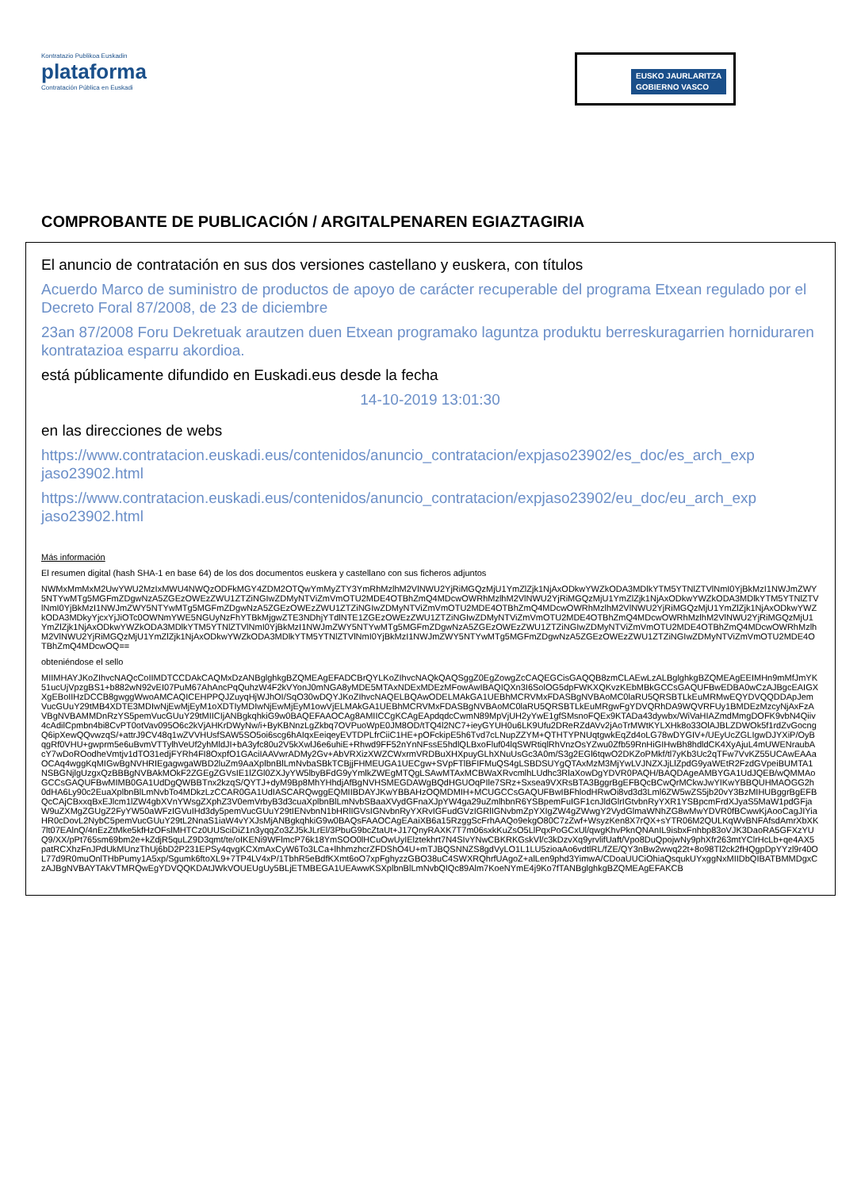Kontratazio Publikoa Euskadin
plataforma
Contratación Pública en Euskadi
EUSKO JAURLARITZA
GOBIERNO VASCO
COMPROBANTE DE PUBLICACIÓN / ARGITALPENAREN EGIAZTAGIRIA
El anuncio de contratación en sus dos versiones castellano y euskera, con títulos
Acuerdo Marco de suministro de productos de apoyo de carácter recuperable del programa Etxean regulado por el Decreto Foral 87/2008, de 23 de diciembre
23an 87/2008 Foru Dekretuak arautzen duen Etxean programako laguntza produktu berreskuragarrien horniduraren kontratazioa esparru akordioa.
está públicamente difundido en Euskadi.eus desde la fecha
14-10-2019 13:01:30
en las direcciones de webs
https://www.contratacion.euskadi.eus/contenidos/anuncio_contratacion/expjaso23902/es_doc/es_arch_exp jaso23902.html
https://www.contratacion.euskadi.eus/contenidos/anuncio_contratacion/expjaso23902/eu_doc/eu_arch_exp jaso23902.html
Más información
El resumen digital (hash SHA-1 en base 64) de los dos documentos euskera y castellano con sus ficheros adjuntos
NWMxMmMxM2UwYWU2MzIxMWU4NWQzODFkMGY4ZDM2OTQwYmMyZTY3YmRhMzlhM2VlNWU2YjRiMGQzMjU1YmZlZjk1NjAxODkwYWZkODA3MDlkYTM5YTNlZTVlNmI0YjBkMzI1NWJmZWY5NTYwMTg5MGFmZDgwNzA5ZGEzOWEzZWU1ZTZiNGIwZDMyNTViZmVmOTU2MDE4OTBhZmQ4MDcwOWRhMzlhM2VlNWU2YjRiMGQzMjU1YmZlZjk1NjAxODkwYWZkODA3MDlkYTM5YTNlZTVlNmI0YjBkMzI1NWJmZWY5NTYwMTg5MGFmZDgwNzA5ZGEzOWEzZWU1ZTZiNGIwZDMyNTViZmVmOTU2MDE4OTBhZmQ4MDcwOWRhMzlhM2VlNWU2YjRiMGQzMjU1YmZlZjk1NjAxODkwYWZkODA3MDkyYjcxYjJiOTc0OWNmYWE5NGUyNzFhYTBkMjgwZTE3NDhjYTdlNTE1ZGEzOWEzZWU1ZTZiNGIwZDMyNTViZmVmOTU2MDE4OTBhZmQ4MDcwOWRhMzlhM2VlNWU2YjRiMGQzMjU1YmZlZjk1NjAxODkwYWZkODA3MDlkYTM5YTNlZTVlNmI0YjBkMzI1NWJmZWY5NTYwMTg5MGFmZDgwNzA5ZGEzOWEzZWU1ZTZiNGIwZDMyNTViZmVmOTU2MDE4OTBhZmQ4MDcwOWRhMzlhM2VlNWU2YjRiMGQzMjU1YmZlZjk1NjAxODkwYWZkODA3MDlkYTM5YTNlZTVlNmI0YjBkMzI1NWJmZWY5NTYwMTg5MGFmZDgwNzA5ZGEzOWEzZWU1ZTZiNGIwZDMyNTViZmVmOTU2MDE4OTBhZmQ4MDcwOQ==
obteniéndose el sello
MIIMHAYJKoZIhvcNAQcCoIIMDTCCDAkCAQMxDzANBglghkgBZQMEAgEFADCBrQYLKoZIhvcNAQkQAQSggZ0EgZowgZcCAQEGCisGAQQB8zmCLAEwLzALBglghkgBZQMEAgEEIMHn9mMfJmYK51ucUjVpzgBS1+b882wN92vEI07PuM67AhAncPqQuhzW4F2kVYonJ0mNGA8yMDE5MTAxNDExMDEzMFowAwIBAQIQXn3I6SolOG5dpFWKXQKvzKEbMBkGCCsGAQUFBwEDBA0wCzAJBgcEAIGXXgEBoIIHzDCCB8gwggWwoAMCAQICEHPPQJZuyqHjWJhOI/SqO30wDQYJKoZIhvcNAQELBQAwODELMAkGA1UEBhMCRVMxFDASBgNVBAoMC0laRU5QRSBTLkEuMRMwEQYDVQQDDApJemVucGUuY29tMB4XDTE3MDIwNjEwMjEyM1oXDTIyMDIwNjEwMjEyM1owVjELMAkGA1UEBhMCRVMxFDASBgNVBAoMC0laRU5QRSBTLkEuMRgwFgYDVQRhDA9WQVRFUy1BMDEzMzcyNjAxFzAVBgNVBAMMDnRzYS5pemVucGUuY29tMIICIjANBgkqhkiG9w0BAQEFAAOCAg8AMIICCgKCAgEApdqdcCwmN89MpVjUH2yYwE1gfSMsnoFQEx9KTADa43dywbx/WiVaHIAZmdMmgDOFK9vbN4Qiiv4cAdilCpmbn4bi8CvPT0otVav095O6c2kVjAHKrDWyNw/i+ByKBNnzLgZkbq7OVPuoWpE0JM8OD/tTQ4l2NC7+ieyGYUH0u6LK9Ufu2DReRZdAVv2jAoTrMWtKYLXHk8o33OlAJBLZDWOk5f1rdZvGocngQ6ipXewQQvwzqS/+attrJ9CV48q1wZVVHUsfSAW5SO5oi6scg6hAIqxEeiqeyEVTDPLfrCiiC1HE+pOFckipE5h6Tvd7cLNupZZYM+QTHTYPNUqtgwkEqZd4oLG78wDYGIV+/UEyUcZGLIgwDJYXiP/OyBqgRf0VHU+gwprm5e6uBvmVTTylhVeUf2yhMldJI+bA3yfc80u2V5kXwlJ6e6uhiE+Rhwd9FF52nYnNFssE5hdlQLBxoFluf04lqSWRtiqlRhVnzOsYZwu0Zfb59RnHiGIHwBh8hdldCK4XyAjuL4mUWENraubAcY7wDoROodheVmtjv1dTO31edjFYRh4FI8OxpfO1GAciIAAVwrADMy2Gv+AbVRXizXWZCWxrmVRDBuXHXpuyGLhXNuUsGc3A0m/S3g2EGl6tqwO2DKZoPMkf/tl7yKb3Uc2qTFw7VvKZ55UCAwEAAaOCAq4wggKqMIGwBgNVHRIEgagwgaWBD2luZm9AaXplbnBlLmNvbaSBkTCBjjFHMEUGA1UECgw+SVpFTlBFIFMuQS4gLSBDSUYgQTAxMzM3MjYwLVJNZXJjLlZpdG9yaWEtR2FzdGVpeiBUMTA1NSBGNjlgUzgxQzBBBgNVBAkMOkF2ZGEgZGVsIE1lZGl0ZXJyYW5lbyBFdG9yYmlkZWEgMTQgLSAwMTAxMCBWaXRvcmlhLUdhc3RlaXowDgYDVR0PAQH/BAQDAgeAMBYGA1UdJQEB/wQMMAoGCCsGAQUFBwMIMB0GA1UdDgQWBBTnx2kzqS/QYTJ+dyM9Bp8MhYHhdjAfBgNVHSMEGDAWgBQdHGUOqPIle7SRz+Sxsea9VXRsBTA3BggrBgEFBQcBCwQrMCkwJwYIKwYBBQUHMAOGG2h0dHA6Ly90c2EuaXplbnBlLmNvbTo4MDkzLzCCAR0GA1UdIASCARQwggEQMIIBDAYJKwYBBAHzOQMDMIH+MCUGCCsGAQUFBwIBFhlodHRwOi8vd3d3Lml6ZW5wZS5jb20vY3BzMIHUBggrBgEFBQcCAjCBxxqBxEJlcm1lZW4gbXVnYWsgZXphZ3V0emVrbyB3d3cuaXplbnBlLmNvbSBaaXVydGFnaXJpYW4ga29uZmlhbnR6YSBpemFuIGF1cnJldGlrIGtvbnRyYXR1YSBpcmFrdXJyaS5MaW1pdGFjaW9uZXMgZGUgZ2FyYW50aWFzIGVuIHd3dy5pemVucGUuY29tIENvbnN1bHRlIGVsIGNvbnRyYXRvIGFudGVzIGRlIGNvbmZpYXIgZW4gZWwgY2VydGlmaWNhZG8wMwYDVR0fBCwwKjAooCagJIYiaHR0cDovL2NybC5pemVucGUuY29tL2NnaS1iaW4vYXJsMjANBgkqhkiG9w0BAQsFAAOCAgEAaiXB6a15RzggScFrhAAQo9ekgO80C7zZwf+WsyzKen8X7rQX+sYTR06M2QULKqWvBNFAfsdAmrXbXK7lt07EAlnQ/4nEzZtMke5kfHzOFslMHTCz0UUSciDiZ1n3yqqZo3ZJ5kJLrEl/3PbuG9bcZtaUt+J17QnyRAXK7T7m06sxkKuZsO5LlPqxPoGCxUl/qwgKhvPknQNAnIL9isbxFnhbp83oVJK3DaoRA5GFXzYUQ9/XX/pPt765sm69bm2e+kZdjR5quLZ9D3qmt/te/oIKENi9WFlmcP76k18YmSOO0lHCuOwUyIElztekhrt7N4SIvYNwCBKRKGskVl/c3kDzvXq9yrvlifUaft/Vpo8DuQpojwNy9phXfr263mtYClrHcLb+qe4AX5patRCXhzFnJPdUkMUnzThUj6bD2P231EPSy4qvgKCXmAxCyW6To3LCa+lhhmzhcrZFDShO4U+mTJBQSNNZS8gdVyLO1L1LU5zioaAo6vdtlRL/fZE/QY3nBw2wwq22t+8o98Tl2ck2fHQgpDpYYzl9r40OL77d9R0muOnlTHbPumy1A5xp/Sgumk6ftoXL9+7TP4LV4xP/1TbhR5eBdfKXmt6oO7xpFghyzzGBO38uC4SWXRQhrfUAgoZ+alLen9phd3YimwA/CDoaUUCiOhiaQsqukUYxggNxMIIDbQIBATBMMDgxCzAJBgNVBAYTAkVTMRQwEgYDVQQKDAtJWkVOUEUgUy5BLjETMBEGA1UEAwwKSXplbnBlLmNvbQIQc89Alm7KoeNYmE4j9Ko7fTANBglghkgBZQMEAgEFAKCB